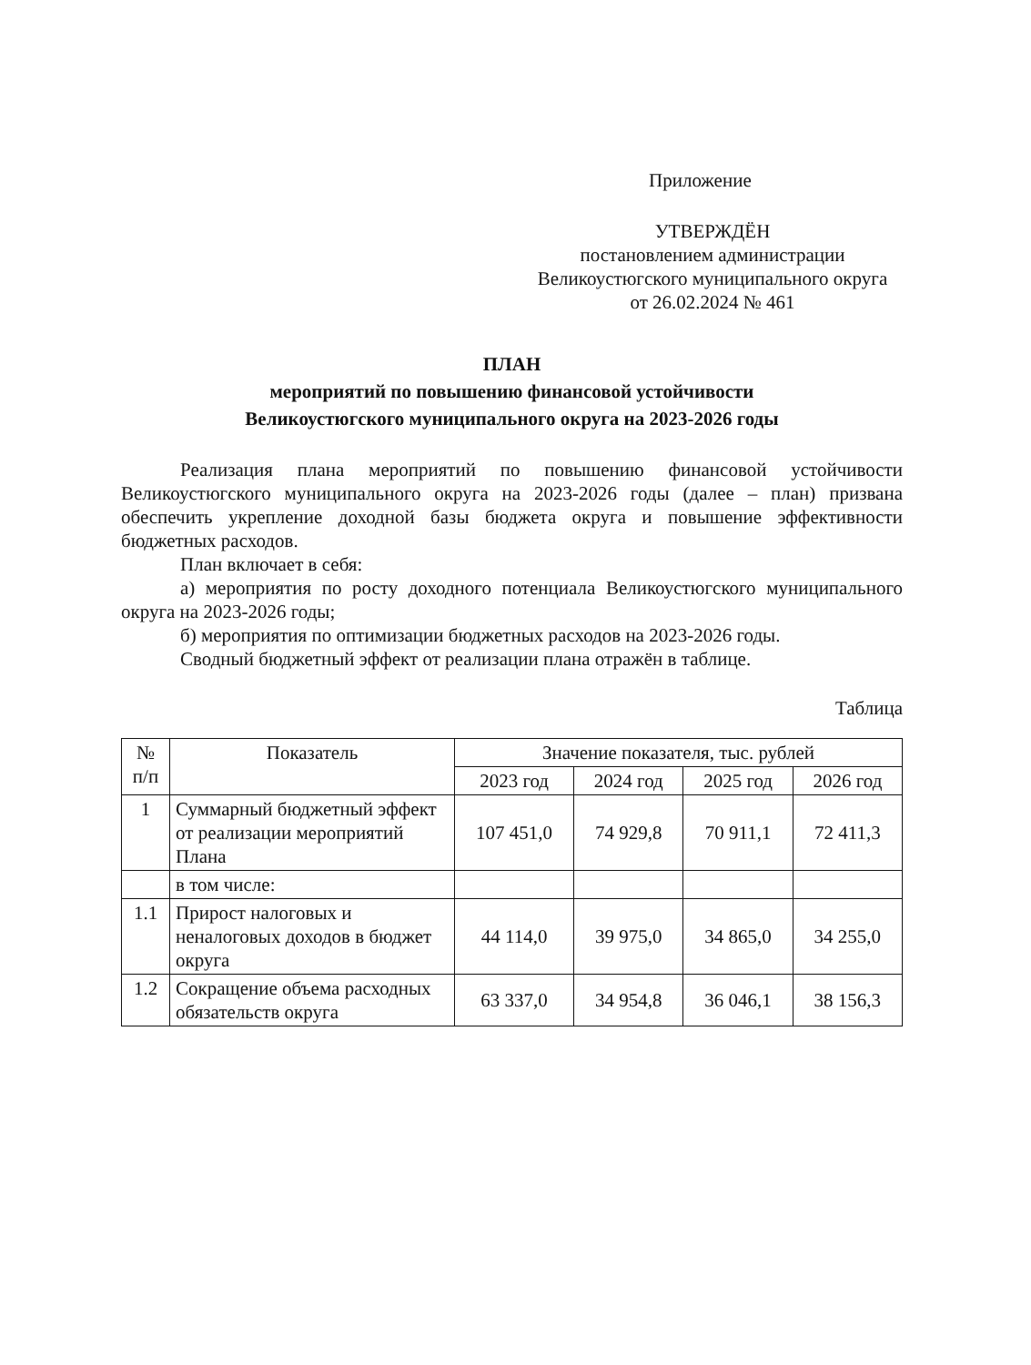Приложение
УТВЕРЖДЁН
постановлением администрации
Великоустюгского муниципального округа
от 26.02.2024 № 461
ПЛАН
мероприятий по повышению финансовой устойчивости
Великоустюгского муниципального округа на 2023-2026 годы
Реализация плана мероприятий по повышению финансовой устойчивости Великоустюгского муниципального округа на 2023-2026 годы (далее – план) призвана обеспечить укрепление доходной базы бюджета округа и повышение эффективности бюджетных расходов.
План включает в себя:
а) мероприятия по росту доходного потенциала Великоустюгского муниципального округа на 2023-2026 годы;
б) мероприятия по оптимизации бюджетных расходов на 2023-2026 годы.
Сводный бюджетный эффект от реализации плана отражён в таблице.
Таблица
| № п/п | Показатель | Значение показателя, тыс. рублей | | | |
| --- | --- | --- | --- | --- | --- |
| | | 2023 год | 2024 год | 2025 год | 2026 год |
| 1 | Суммарный бюджетный эффект от реализации мероприятий Плана | 107 451,0 | 74 929,8 | 70 911,1 | 72 411,3 |
| | в том числе: | | | | |
| 1.1 | Прирост налоговых и неналоговых доходов в бюджет округа | 44 114,0 | 39 975,0 | 34 865,0 | 34 255,0 |
| 1.2 | Сокращение объема расходных обязательств округа | 63 337,0 | 34 954,8 | 36 046,1 | 38 156,3 |